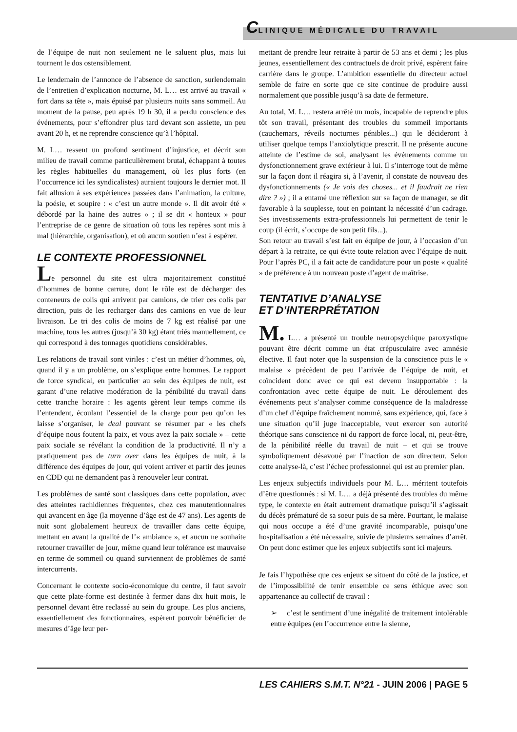CLINIQUE MÉDICALE DU TRAVAIL
de l’équipe de nuit non seulement ne le saluent plus, mais lui tournent le dos ostensiblement.
Le lendemain de l’annonce de l’absence de sanction, surlendemain de l’entretien d’explication nocturne, M. L… est arrivé au travail « fort dans sa tête », mais épuisé par plusieurs nuits sans sommeil. Au moment de la pause, peu après 19 h 30, il a perdu conscience des événements, pour s’effondrer plus tard devant son assiette, un peu avant 20 h, et ne reprendre conscience qu’à l’hôpital.
M. L… ressent un profond sentiment d’injustice, et décrit son milieu de travail comme particulièrement brutal, échappant à toutes les règles habituelles du management, où les plus forts (en l’occurrence ici les syndicalistes) auraient toujours le dernier mot. Il fait allusion à ses expériences passées dans l’animation, la culture, la poésie, et soupire : « c’est un autre monde ». Il dit avoir été « débordé par la haine des autres » ; il se dit « honteux » pour l’entreprise de ce genre de situation où tous les repères sont mis à mal (hiérarchie, organisation), et où aucun soutien n’est à espérer.
LE CONTEXTE PROFESSIONNEL
Le personnel du site est ultra majoritairement constitué d’hommes de bonne carrure, dont le rôle est de décharger des conteneurs de colis qui arrivent par camions, de trier ces colis par direction, puis de les recharger dans des camions en vue de leur livraison. Le tri des colis de moins de 7 kg est réalisé par une machine, tous les autres (jusqu’à 30 kg) étant triés manuellement, ce qui correspond à des tonnages quotidiens considérables.
Les relations de travail sont viriles : c’est un métier d’hommes, où, quand il y a un problème, on s’explique entre hommes. Le rapport de force syndical, en particulier au sein des équipes de nuit, est garant d’une relative modération de la pénibilité du travail dans cette tranche horaire : les agents gèrent leur temps comme ils l’entendent, écoulant l’essentiel de la charge pour peu qu’on les laisse s’organiser, le deal pouvant se résumer par « les chefs d’équipe nous foutent la paix, et vous avez la paix sociale » – cette paix sociale se révélant la condition de la productivité. Il n’y a pratiquement pas de turn over dans les équipes de nuit, à la différence des équipes de jour, qui voient arriver et partir des jeunes en CDD qui ne demandent pas à renouveler leur contrat.
Les problèmes de santé sont classiques dans cette population, avec des atteintes rachidiennes fréquentes, chez ces manutentionnaires qui avancent en âge (la moyenne d’âge est de 47 ans). Les agents de nuit sont globalement heureux de travailler dans cette équipe, mettant en avant la qualité de l’« ambiance », et aucun ne souhaite retourner travailler de jour, même quand leur tolérance est mauvaise en terme de sommeil ou quand surviennent de problèmes de santé intercurrents.
Concernant le contexte socio-économique du centre, il faut savoir que cette plate-forme est destinée à fermer dans dix huit mois, le personnel devant être reclassé au sein du groupe. Les plus anciens, essentiellement des fonctionnaires, espèrent pouvoir bénéficier de mesures d’âge leur per-
mettant de prendre leur retraite à partir de 53 ans et demi ; les plus jeunes, essentiellement des contractuels de droit privé, espèrent faire carrière dans le groupe. L’ambition essentielle du directeur actuel semble de faire en sorte que ce site continue de produire aussi normalement que possible jusqu’à sa date de fermeture.
Au total, M. L… restera arrêté un mois, incapable de reprendre plus tôt son travail, présentant des troubles du sommeil importants (cauchemars, réveils nocturnes pénibles...) qui le décideront à utiliser quelque temps l’anxiolytique prescrit. Il ne présente aucune atteinte de l’estime de soi, analysant les événements comme un dysfonctionnement grave extérieur à lui. Il s’interroge tout de même sur la façon dont il réagira si, à l’avenir, il constate de nouveau des dysfonctionnements (« Je vois des choses... et il faudrait ne rien dire ? ») ; il a entamé une réflexion sur sa façon de manager, se dit favorable à la souplesse, tout en pointant la nécessité d’un cadrage. Ses investissements extra-professionnels lui permettent de tenir le coup (il écrit, s’occupe de son petit fils...).
Son retour au travail s’est fait en équipe de jour, à l’occasion d’un départ à la retraite, ce qui évite toute relation avec l’équipe de nuit. Pour l’après PC, il a fait acte de candidature pour un poste « qualité » de préférence à un nouveau poste d’agent de maîtrise.
TENTATIVE D’ANALYSE
ET D’INTERPRÉTATION
M. L… a présenté un trouble neuropsychique paroxystique pouvant être décrit comme un état crépusculaire avec amnésie élective. Il faut noter que la suspension de la conscience puis le « malaise » précèdent de peu l’arrivée de l’équipe de nuit, et coïncident donc avec ce qui est devenu insupportable : la confrontation avec cette équipe de nuit. Le déroulement des événements peut s’analyser comme conséquence de la maladresse d’un chef d’équipe fraîchement nommé, sans expérience, qui, face à une situation qu’il juge inacceptable, veut exercer son autorité théorique sans conscience ni du rapport de force local, ni, peut-être, de la pénibilité réelle du travail de nuit – et qui se trouve symboliquement désavoué par l’inaction de son directeur. Selon cette analyse-là, c’est l’échec professionnel qui est au premier plan.
Les enjeux subjectifs individuels pour M. L… méritent toutefois d’être questionnés : si M. L… a déjà présenté des troubles du même type, le contexte en était autrement dramatique puisqu’il s’agissait du décès prématuré de sa soeur puis de sa mère. Pourtant, le malaise qui nous occupe a été d’une gravité incomparable, puisqu’une hospitalisation a été nécessaire, suivie de plusieurs semaines d’arrêt. On peut donc estimer que les enjeux subjectifs sont ici majeurs.
Je fais l’hypothèse que ces enjeux se situent du côté de la justice, et de l’impossibilité de tenir ensemble ce sens éthique avec son appartenance au collectif de travail :
➢ c’est le sentiment d’une inégalité de traitement intolérable entre équipes (en l’occurrence entre la sienne,
LES CAHIERS S.M.T. N°21 - JUIN 2006 | PAGE 5